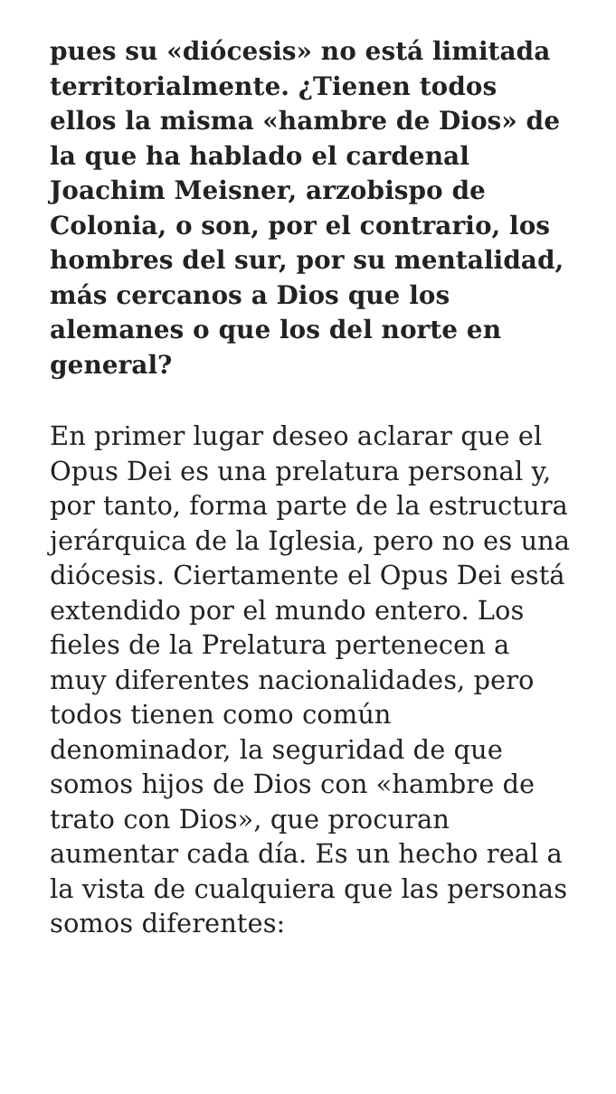pues su «diócesis» no está limitada territorialmente. ¿Tienen todos ellos la misma «hambre de Dios» de la que ha hablado el cardenal Joachim Meisner, arzobispo de Colonia, o son, por el contrario, los hombres del sur, por su mentalidad, más cercanos a Dios que los alemanes o que los del norte en general?
En primer lugar deseo aclarar que el Opus Dei es una prelatura personal y, por tanto, forma parte de la estructura jerárquica de la Iglesia, pero no es una diócesis. Ciertamente el Opus Dei está extendido por el mundo entero. Los fieles de la Prelatura pertenecen a muy diferentes nacionalidades, pero todos tienen como común denominador, la seguridad de que somos hijos de Dios con «hambre de trato con Dios», que procuran aumentar cada día. Es un hecho real a la vista de cualquiera que las personas somos diferentes: